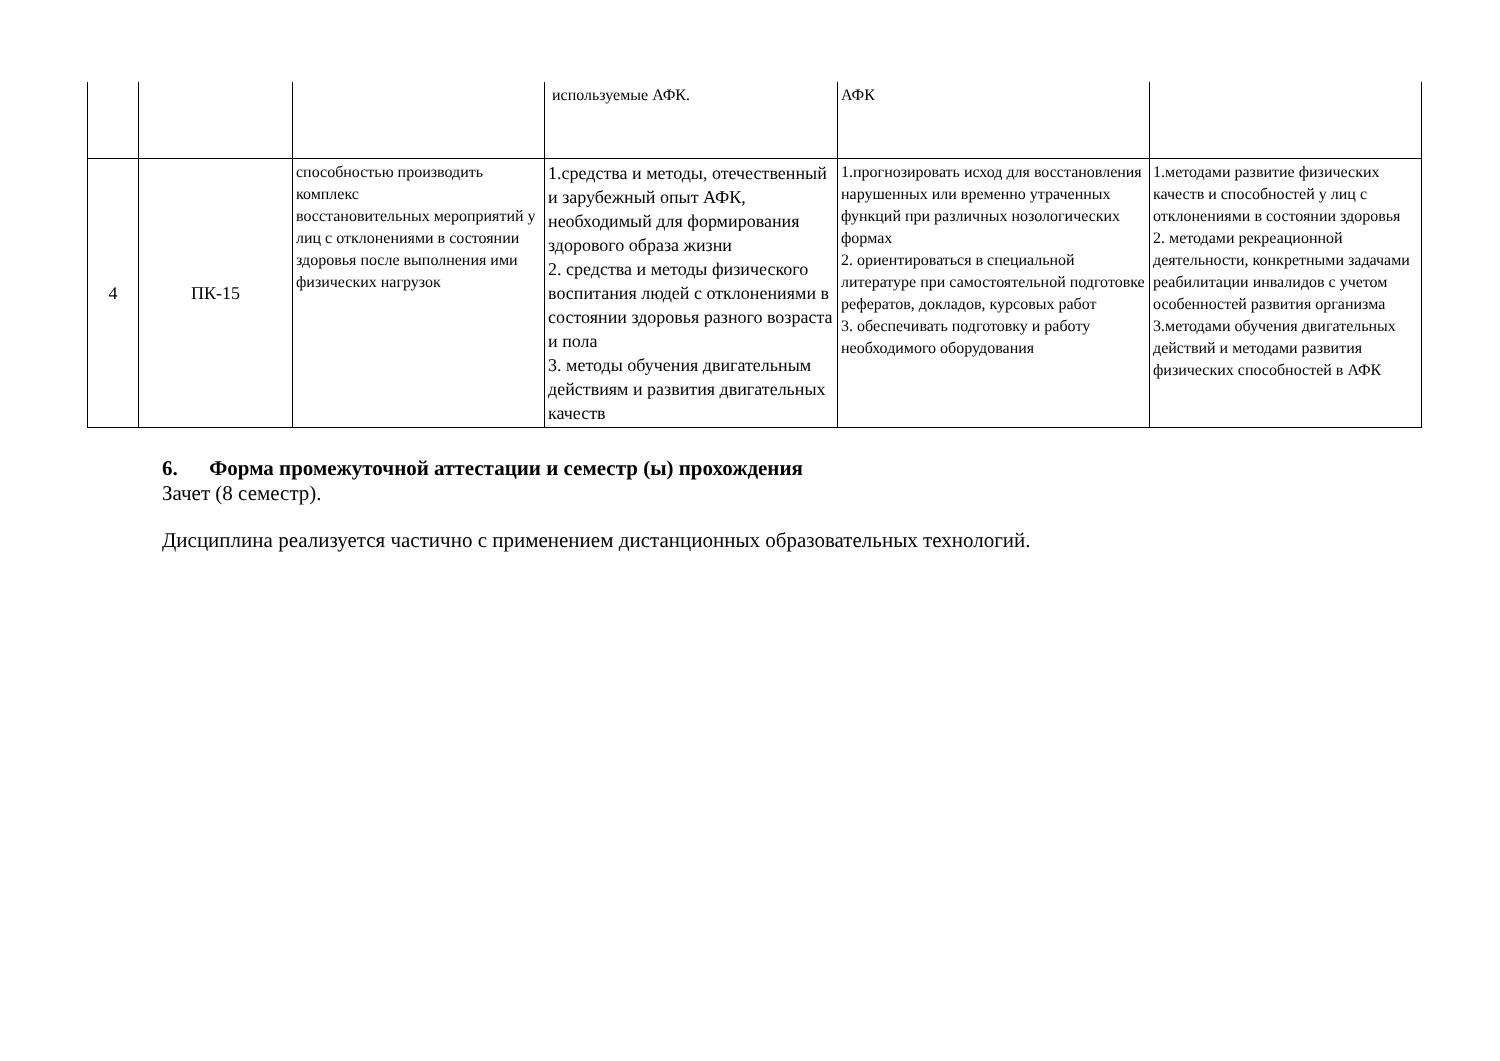| | | | используемые АФК. | АФК | |
| 4 | ПК-15 | способностью производить комплекс восстановительных мероприятий у лиц с отклонениями в состоянии здоровья после выполнения ими физических нагрузок | 1.средства и методы, отечественный и зарубежный опыт АФК, необходимый для формирования здорового образа жизни 2. средства и методы физического воспитания людей с отклонениями в состоянии здоровья разного возраста и пола 3. методы обучения двигательным действиям и развития двигательных качеств | 1.прогнозировать исход для восстановления нарушенных или временно утраченных функций при различных нозологических формах 2. ориентироваться в специальной литературе при самостоятельной подготовке рефератов, докладов, курсовых работ 3. обеспечивать подготовку и работу необходимого оборудования | 1.методами развитие физических качеств и способностей у лиц с отклонениями в состоянии здоровья 2. методами рекреационной деятельности, конкретными задачами реабилитации инвалидов с учетом особенностей развития организма 3.методами обучения двигательных действий и методами развития физических способностей в АФК |
6. Форма промежуточной аттестации и семестр (ы) прохождения
Зачет (8 семестр).
Дисциплина реализуется частично с применением дистанционных образовательных технологий.